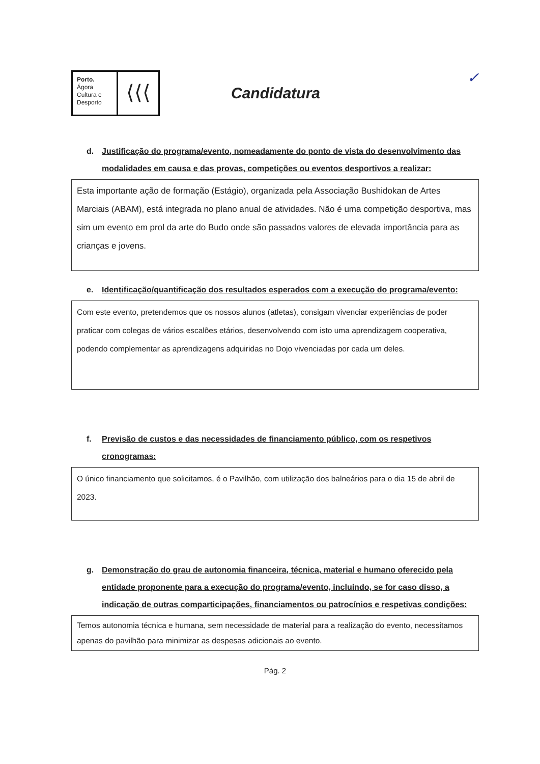Porto.
Ágora
Cultura e
Desporto
⟨⟨⟨
Candidatura
✓
d. Justificação do programa/evento, nomeadamente do ponto de vista do desenvolvimento das modalidades em causa e das provas, competições ou eventos desportivos a realizar:
Esta importante ação de formação (Estágio), organizada pela Associação Bushidokan de Artes Marciais (ABAM), está integrada no plano anual de atividades. Não é uma competição desportiva, mas sim um evento em prol da arte do Budo onde são passados valores de elevada importância para as crianças e jovens.
e. Identificação/quantificação dos resultados esperados com a execução do programa/evento:
Com este evento, pretendemos que os nossos alunos (atletas), consigam vivenciar experiências de poder praticar com colegas de vários escalões etários, desenvolvendo com isto uma aprendizagem cooperativa, podendo complementar as aprendizagens adquiridas no Dojo vivenciadas por cada um deles.
f. Previsão de custos e das necessidades de financiamento público, com os respetivos cronogramas:
O único financiamento que solicitamos, é o Pavilhão, com utilização dos balneários para o dia 15 de abril de 2023.
g. Demonstração do grau de autonomia financeira, técnica, material e humano oferecido pela entidade proponente para a execução do programa/evento, incluindo, se for caso disso, a indicação de outras comparticipações, financiamentos ou patrocínios e respetivas condições:
Temos autonomia técnica e humana, sem necessidade de material para a realização do evento, necessitamos apenas do pavilhão para minimizar as despesas adicionais ao evento.
Pág. 2